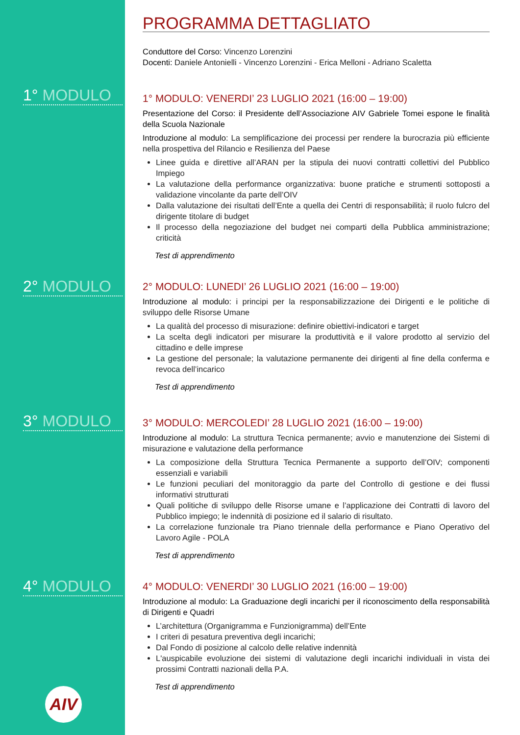1° MODULO
2° MODULO
3° MODULO
4° MODULO
AIV
PROGRAMMA DETTAGLIATO
Conduttore del Corso: Vincenzo Lorenzini
Docenti: Daniele Antonielli - Vincenzo Lorenzini - Erica Melloni - Adriano Scaletta
1° MODULO: VENERDI’ 23 LUGLIO 2021 (16:00 – 19:00)
Presentazione del Corso: il Presidente dell’Associazione AIV Gabriele Tomei espone le finalità della Scuola Nazionale
Introduzione al modulo: La semplificazione dei processi per rendere la burocrazia più efficiente nella prospettiva del Rilancio e Resilienza del Paese
Linee guida e direttive all’ARAN per la stipula dei nuovi contratti collettivi del Pubblico Impiego
La valutazione della performance organizzativa: buone pratiche e strumenti sottoposti a validazione vincolante da parte dell’OIV
Dalla valutazione dei risultati dell’Ente a quella dei Centri di responsabilità; il ruolo fulcro del dirigente titolare di budget
Il processo della negoziazione del budget nei comparti della Pubblica amministrazione; criticità
Test di apprendimento
2° MODULO: LUNEDI’ 26 LUGLIO 2021 (16:00 – 19:00)
Introduzione al modulo: i principi per la responsabilizzazione dei Dirigenti e le politiche di sviluppo delle Risorse Umane
La qualità del processo di misurazione: definire obiettivi-indicatori e target
La scelta degli indicatori per misurare la produttività e il valore prodotto al servizio del cittadino e delle imprese
La gestione del personale; la valutazione permanente dei dirigenti al fine della conferma e revoca dell’incarico
Test di apprendimento
3° MODULO: MERCOLEDI’ 28 LUGLIO 2021 (16:00 – 19:00)
Introduzione al modulo: La struttura Tecnica permanente; avvio e manutenzione dei Sistemi di misurazione e valutazione della performance
La composizione della Struttura Tecnica Permanente a supporto dell’OIV; componenti essenziali e variabili
Le funzioni peculiari del monitoraggio da parte del Controllo di gestione e dei flussi informativi strutturati
Quali politiche di sviluppo delle Risorse umane e l’applicazione dei Contratti di lavoro del Pubblico impiego; le indennità di posizione ed il salario di risultato.
La correlazione funzionale tra Piano triennale della performance e Piano Operativo del Lavoro Agile - POLA
Test di apprendimento
4° MODULO: VENERDI’ 30 LUGLIO 2021 (16:00 – 19:00)
Introduzione al modulo: La Graduazione degli incarichi per il riconoscimento della responsabilità di Dirigenti e Quadri
L’architettura (Organigramma e Funzionigramma) dell’Ente
I criteri di pesatura preventiva degli incarichi;
Dal Fondo di posizione al calcolo delle relative indennità
L'auspicabile evoluzione dei sistemi di valutazione degli incarichi individuali in vista dei prossimi Contratti nazionali della P.A.
Test di apprendimento